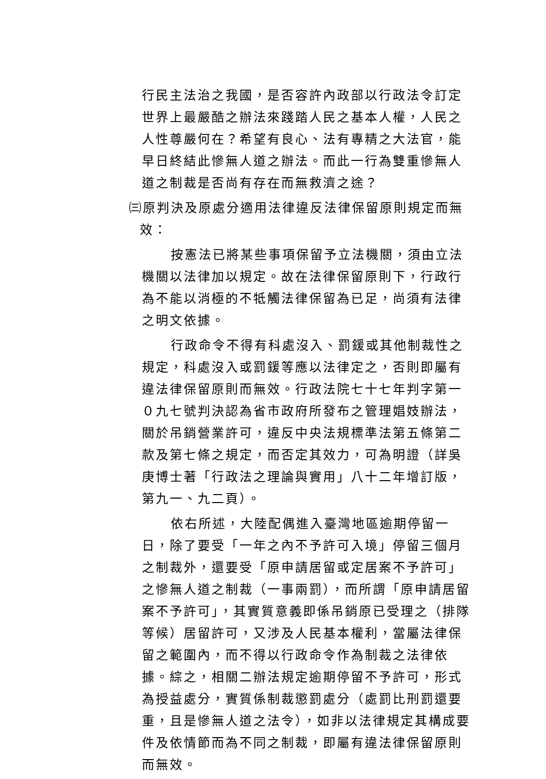行民主法治之我國，是否容許內政部以行政法令訂定世界上最嚴酷之辦法來踐踏人民之基本人權，人民之人性尊嚴何在？希望有良心、法有專精之大法官，能早日終結此慘無人道之辦法。而此一行為雙重慘無人道之制裁是否尚有存在而無救濟之途？
㈢原判決及原處分適用法律違反法律保留原則規定而無
效：
按憲法已將某些事項保留予立法機關，須由立法機關以法律加以規定。故在法律保留原則下，行政行為不能以消極的不牴觸法律保留為已足，尚須有法律之明文依據。
行政命令不得有科處沒入、罰鍰或其他制裁性之規定，科處沒入或罰鍰等應以法律定之，否則即屬有違法律保留原則而無效。行政法院七十七年判字第一０九七號判決認為省市政府所發布之管理娼妓辦法，關於吊銷營業許可，違反中央法規標準法第五條第二款及第七條之規定，而否定其效力，可為明證（詳吳庚博士著「行政法之理論與實用」八十二年增訂版，第九一、九二頁）。
依右所述，大陸配偶進入臺灣地區逾期停留一日，除了要受「一年之內不予許可入境」停留三個月之制裁外，還要受「原申請居留或定居案不予許可」之慘無人道之制裁（一事兩罰），而所謂「原申請居留案不予許可」，其實質意義即係吊銷原已受理之（排隊等候）居留許可，又涉及人民基本權利，當屬法律保留之範圍內，而不得以行政命令作為制裁之法律依據。綜之，相關二辦法規定逾期停留不予許可，形式為授益處分，實質係制裁懲罰處分（處罰比刑罰還要重，且是慘無人道之法令），如非以法律規定其構成要件及依情節而為不同之制裁，即屬有違法律保留原則而無效。